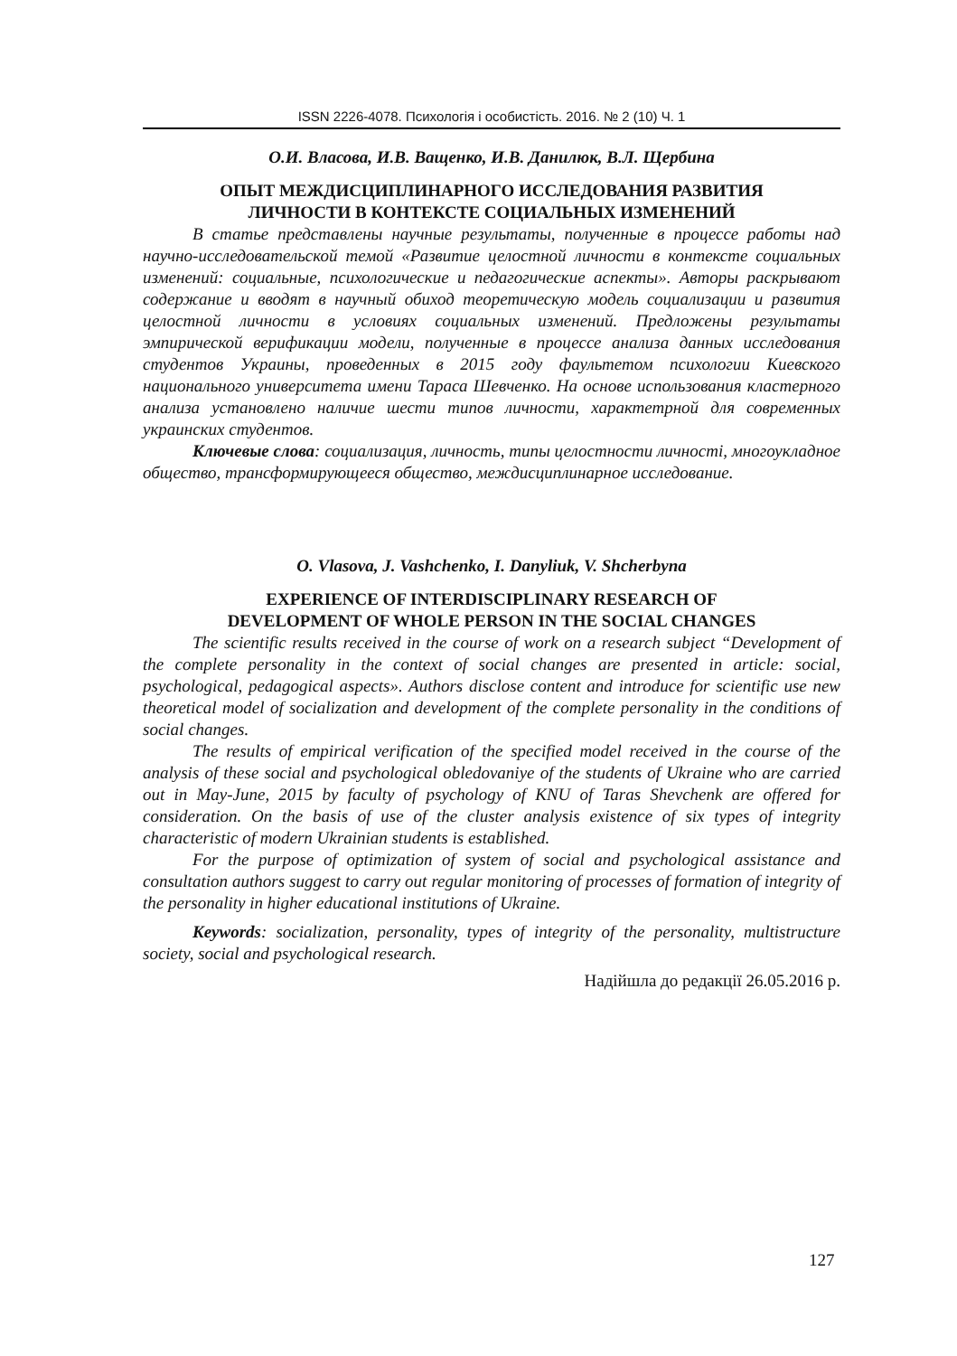ISSN 2226-4078. Психологія і особистість. 2016. № 2 (10) Ч. 1
О.И. Власова, И.В. Ващенко, И.В. Данилюк, В.Л. Щербина
ОПЫТ МЕЖДИСЦИПЛИНАРНОГО ИССЛЕДОВАНИЯ РАЗВИТИЯ
ЛИЧНОСТИ В КОНТЕКСТЕ СОЦИАЛЬНЫХ ИЗМЕНЕНИЙ
В статье представлены научные результаты, полученные в процессе работы над научно-исследовательской темой «Развитие целостной личности в контексте социальных изменений: социальные, психологические и педагогические аспекты». Авторы раскрывают содержание и вводят в научный обиход теоретическую модель социализации и развития целостной личности в условиях социальных изменений. Предложены результаты эмпирической верификации модели, полученные в процессе анализа данных исследования студентов Украины, проведенных в 2015 году фаультетом психологии Киевского национального университета имени Тараса Шевченко. На основе использования кластерного анализа установлено наличие шести типов личности, характетрной для современных украинских студентов.
Ключевые слова: социализация, личность, типы целостности личностi, многоукладное общество, трансформирующееся общество, междисциплинарное исследование.
O. Vlasova, J. Vashchenko, I. Danyliuk, V. Shcherbyna
EXPERIENCE OF INTERDISCIPLINARY RESEARCH OF
DEVELOPMENT OF WHOLE PERSON IN THE SOCIAL CHANGES
The scientific results received in the course of work on a research subject “Development of the complete personality in the context of social changes are presented in article: social, psychological, pedagogical aspects». Authors disclose content and introduce for scientific use new theoretical model of socialization and development of the complete personality in the conditions of social changes.
The results of empirical verification of the specified model received in the course of the analysis of these social and psychological obledovaniye of the students of Ukraine who are carried out in May-June, 2015 by faculty of psychology of KNU of Taras Shevchenk are offered for consideration. On the basis of use of the cluster analysis existence of six types of integrity characteristic of modern Ukrainian students is established.
For the purpose of optimization of system of social and psychological assistance and consultation authors suggest to carry out regular monitoring of processes of formation of integrity of the personality in higher educational institutions of Ukraine.
Keywords: socialization, personality, types of integrity of the personality, multistructure society, social and psychological research.
Надійшла до редакції 26.05.2016 р.
127